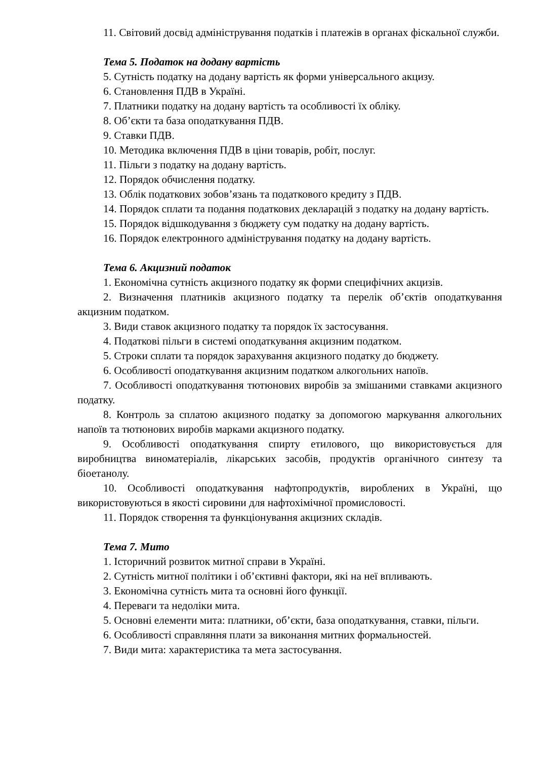11. Світовий досвід адміністрування податків і платежів в органах фіскальної служби.
Тема 5. Податок на додану вартість
5. Сутність податку на додану вартість як форми універсального акцизу.
6. Становлення ПДВ в Україні.
7. Платники податку на додану вартість та особливості їх обліку.
8. Об’єкти та база оподаткування ПДВ.
9. Ставки ПДВ.
10. Методика включення ПДВ в ціни товарів, робіт, послуг.
11. Пільги з податку на додану вартість.
12. Порядок обчислення податку.
13. Облік податкових зобов’язань та податкового кредиту з ПДВ.
14. Порядок сплати та подання податкових декларацій з податку на додану вартість.
15. Порядок відшкодування з бюджету сум податку на додану вартість.
16. Порядок електронного адміністрування податку на додану вартість.
Тема 6. Акцизний податок
1. Економічна сутність акцизного податку як форми специфічних акцизів.
2. Визначення платників акцизного податку та перелік об’єктів оподаткування акцизним податком.
3. Види ставок акцизного податку та порядок їх застосування.
4. Податкові пільги в системі оподаткування акцизним податком.
5. Строки сплати та порядок зарахування акцизного податку до бюджету.
6. Особливості оподаткування акцизним податком алкогольних напоїв.
7. Особливості оподаткування тютюнових виробів за змішаними ставками акцизного податку.
8. Контроль за сплатою акцизного податку за допомогою маркування алкогольних напоїв та тютюнових виробів марками акцизного податку.
9. Особливості оподаткування спирту етилового, що використовується для виробництва виноматеріалів, лікарських засобів, продуктів органічного синтезу та біоетанолу.
10. Особливості оподаткування нафтопродуктів, вироблених в Україні, що використовуються в якості сировини для нафтохімічної промисловості.
11. Порядок створення та функціонування акцизних складів.
Тема 7. Мито
1. Історичний розвиток митної справи в Україні.
2. Сутність митної політики і об’єктивні фактори, які на неї впливають.
3. Економічна сутність мита та основні його функції.
4. Переваги та недоліки мита.
5. Основні елементи мита: платники, об’єкти, база оподаткування, ставки, пільги.
6. Особливості справляння плати за виконання митних формальностей.
7. Види мита: характеристика та мета застосування.